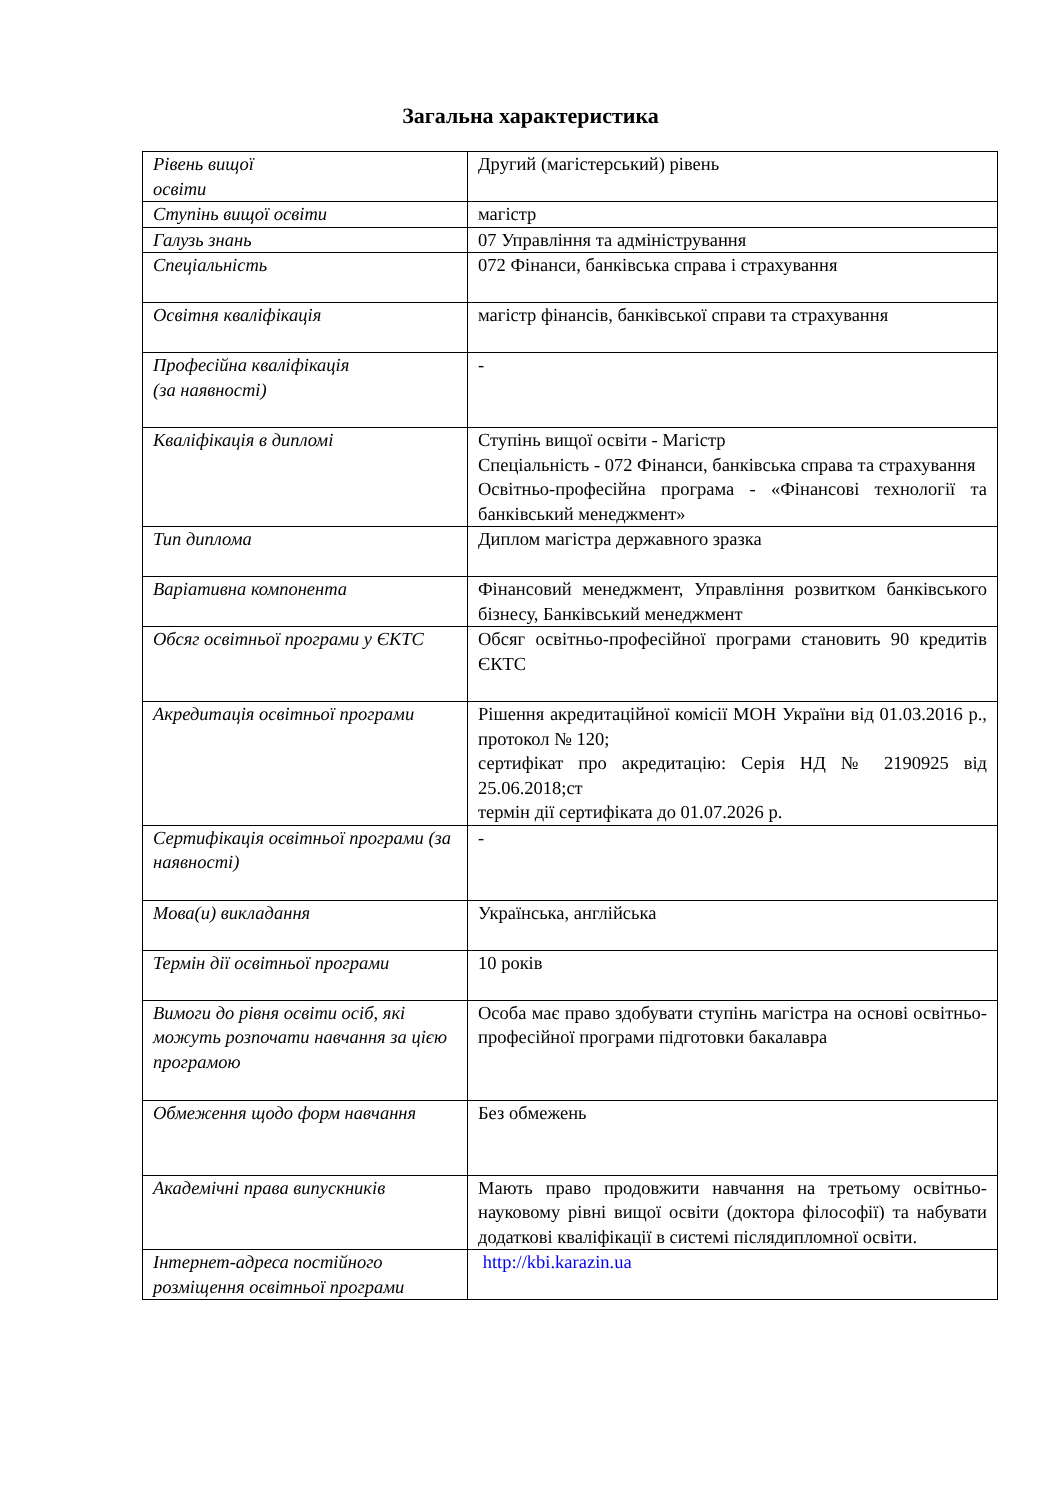Загальна характеристика
| Рівень вищої освіти | Другий (магістерський) рівень |
| Ступінь вищої освіти | магістр |
| Галузь знань | 07 Управління та адміністрування |
| Спеціальність | 072 Фінанси, банківська справа і страхування |
| Освітня кваліфікація | магістр фінансів, банківської справи та страхування |
| Професійна кваліфікація (за наявності) | - |
| Кваліфікація в дипломі | Ступінь вищої освіти - Магістр Спеціальність - 072 Фінанси, банківська справа та страхування Освітньо-професійна програма - «Фінансові технології та банківський менеджмент» |
| Тип диплома | Диплом магістра державного зразка |
| Варіативна компонента | Фінансовий менеджмент, Управління розвитком банківського бізнесу, Банківський менеджмент |
| Обсяг освітньої програми у ЄКТС | Обсяг освітньо-професійної програми становить 90 кредитів ЄКТС |
| Акредитація освітньої програми | Рішення акредитаційної комісії МОН України від 01.03.2016 р., протокол № 120; сертифікат про акредитацію: Серія НД № 2190925 від 25.06.2018;ст термін дії сертифіката до 01.07.2026 р. |
| Сертифікація освітньої програми (за наявності) | - |
| Мова(и) викладання | Українська, англійська |
| Термін дії освітньої програми | 10 років |
| Вимоги до рівня освіти осіб, які можуть розпочати навчання за цією програмою | Особа має право здобувати ступінь магістра на основі освітньо-професійної програми підготовки бакалавра |
| Обмеження щодо форм навчання | Без обмежень |
| Академічні права випускників | Мають право продовжити навчання на третьому освітньо-науковому рівні вищої освіти (доктора філософії) та набувати додаткові кваліфікації в системі післядипломної освіти. |
| Інтернет-адреса постійного розміщення освітньої програми | http://kbi.karazin.ua |